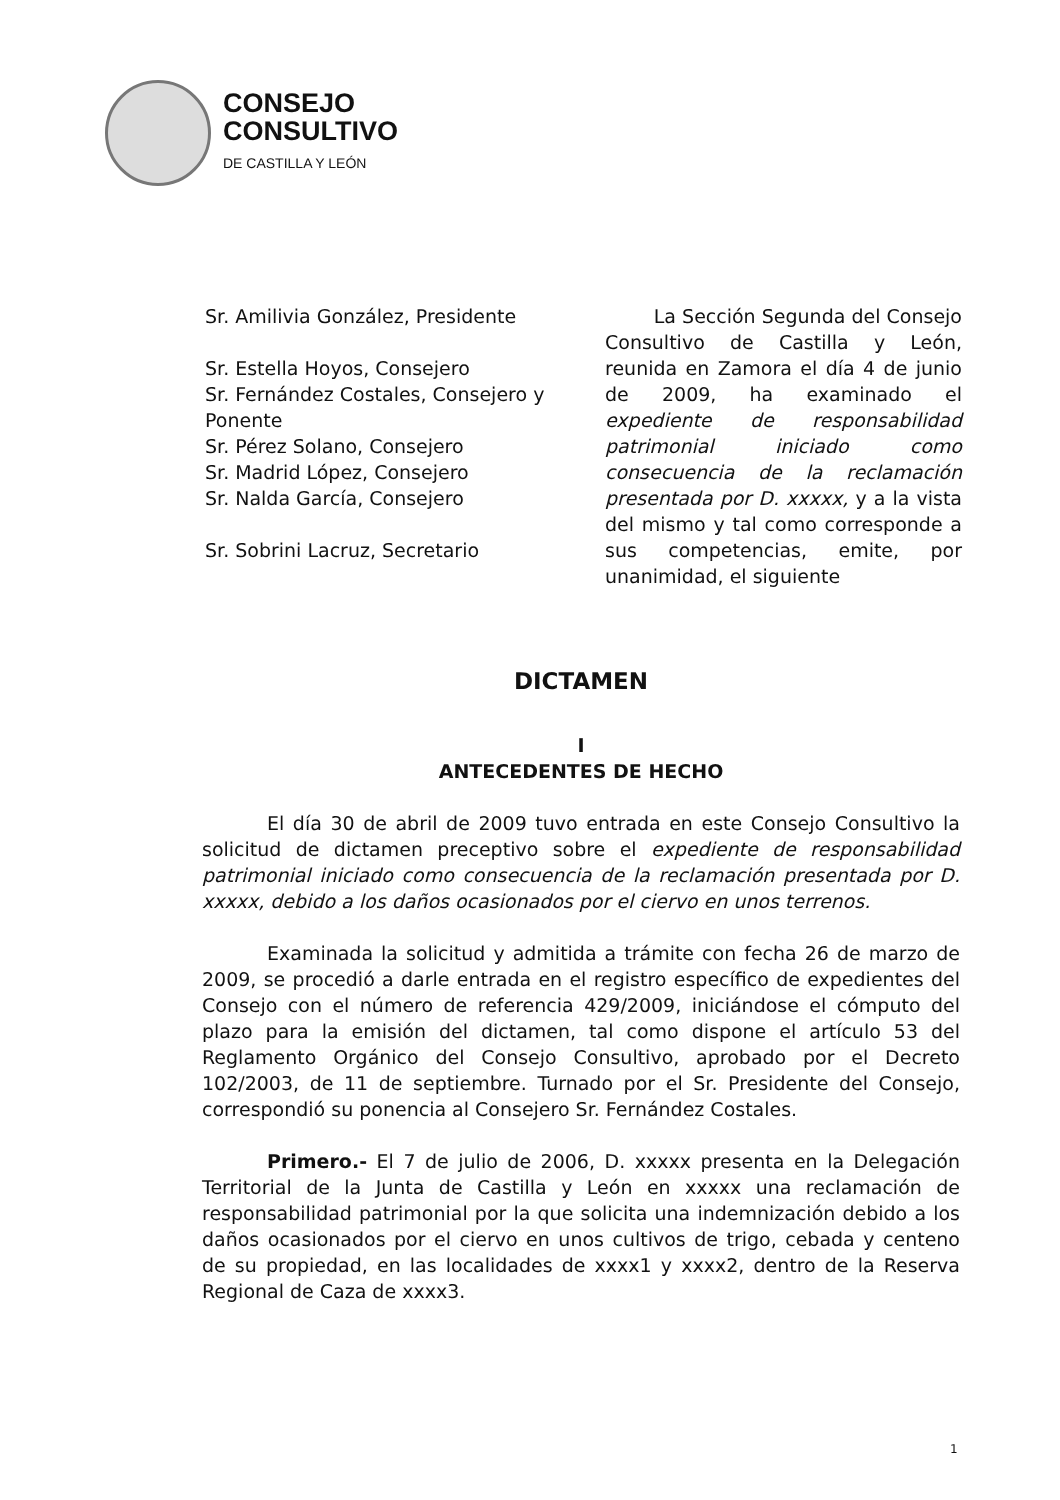CONSEJO
CONSULTIVO
DE CASTILLA Y LEÓN
Sr. Amilivia González, Presidente
Sr. Estella Hoyos, Consejero
Sr. Fernández Costales, Consejero y Ponente
Sr. Pérez Solano, Consejero
Sr. Madrid López, Consejero
Sr. Nalda García, Consejero
Sr. Sobrini Lacruz, Secretario
La Sección Segunda del Consejo Consultivo de Castilla y León, reunida en Zamora el día 4 de junio de 2009, ha examinado el expediente de responsabilidad patrimonial iniciado como consecuencia de la reclamación presentada por D. xxxxx, y a la vista del mismo y tal como corresponde a sus competencias, emite, por unanimidad, el siguiente
DICTAMEN
I
ANTECEDENTES DE HECHO
El día 30 de abril de 2009 tuvo entrada en este Consejo Consultivo la solicitud de dictamen preceptivo sobre el expediente de responsabilidad patrimonial iniciado como consecuencia de la reclamación presentada por D. xxxxx, debido a los daños ocasionados por el ciervo en unos terrenos.
Examinada la solicitud y admitida a trámite con fecha 26 de marzo de 2009, se procedió a darle entrada en el registro específico de expedientes del Consejo con el número de referencia 429/2009, iniciándose el cómputo del plazo para la emisión del dictamen, tal como dispone el artículo 53 del Reglamento Orgánico del Consejo Consultivo, aprobado por el Decreto 102/2003, de 11 de septiembre. Turnado por el Sr. Presidente del Consejo, correspondió su ponencia al Consejero Sr. Fernández Costales.
Primero.- El 7 de julio de 2006, D. xxxxx presenta en la Delegación Territorial de la Junta de Castilla y León en xxxxx una reclamación de responsabilidad patrimonial por la que solicita una indemnización debido a los daños ocasionados por el ciervo en unos cultivos de trigo, cebada y centeno de su propiedad, en las localidades de xxxx1 y xxxx2, dentro de la Reserva Regional de Caza de xxxx3.
1